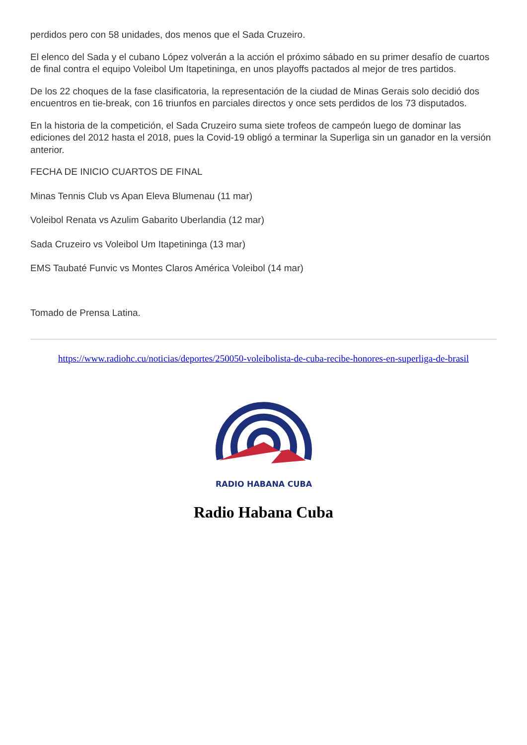perdidos pero con 58 unidades, dos menos que el Sada Cruzeiro.
El elenco del Sada y el cubano López volverán a la acción el próximo sábado en su primer desafío de cuartos de final contra el equipo Voleibol Um Itapetininga, en unos playoffs pactados al mejor de tres partidos.
De los 22 choques de la fase clasificatoria, la representación de la ciudad de Minas Gerais solo decidió dos encuentros en tie-break, con 16 triunfos en parciales directos y once sets perdidos de los 73 disputados.
En la historia de la competición, el Sada Cruzeiro suma siete trofeos de campeón luego de dominar las ediciones del 2012 hasta el 2018, pues la Covid-19 obligó a terminar la Superliga sin un ganador en la versión anterior.
FECHA DE INICIO CUARTOS DE FINAL
Minas Tennis Club vs Apan Eleva Blumenau (11 mar)
Voleibol Renata vs Azulim Gabarito Uberlandia (12 mar)
Sada Cruzeiro vs Voleibol Um Itapetininga (13 mar)
EMS Taubaté Funvic vs Montes Claros América Voleibol (14 mar)
Tomado de Prensa Latina.
https://www.radiohc.cu/noticias/deportes/250050-voleibolista-de-cuba-recibe-honores-en-superliga-de-brasil
RADIO HABANA CUBA
Radio Habana Cuba